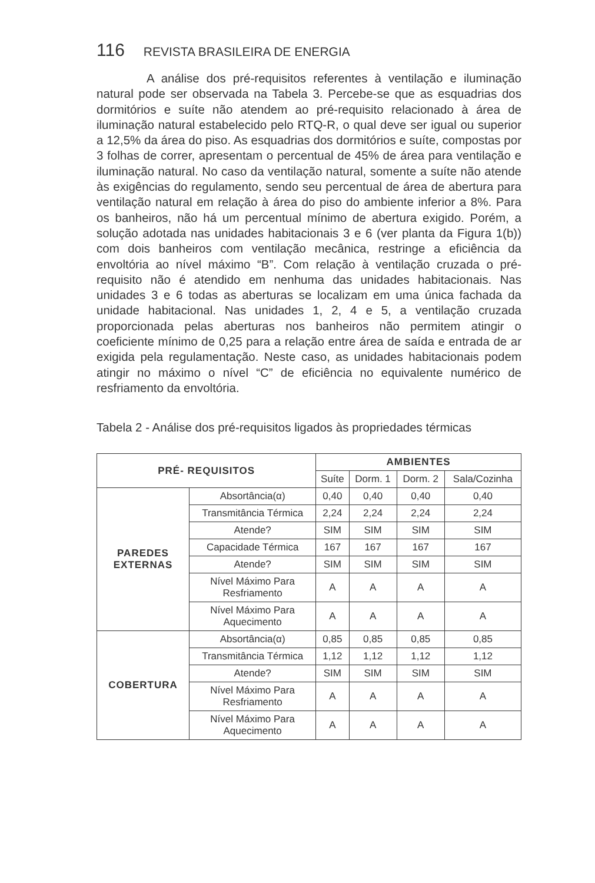116 REVISTA BRASILEIRA DE ENERGIA
A análise dos pré-requisitos referentes à ventilação e iluminação natural pode ser observada na Tabela 3. Percebe-se que as esquadrias dos dormitórios e suíte não atendem ao pré-requisito relacionado à área de iluminação natural estabelecido pelo RTQ-R, o qual deve ser igual ou superior a 12,5% da área do piso. As esquadrias dos dormitórios e suíte, compostas por 3 folhas de correr, apresentam o percentual de 45% de área para ventilação e iluminação natural. No caso da ventilação natural, somente a suíte não atende às exigências do regulamento, sendo seu percentual de área de abertura para ventilação natural em relação à área do piso do ambiente inferior a 8%. Para os banheiros, não há um percentual mínimo de abertura exigido. Porém, a solução adotada nas unidades habitacionais 3 e 6 (ver planta da Figura 1(b)) com dois banheiros com ventilação mecânica, restringe a eficiência da envoltória ao nível máximo “B”. Com relação à ventilação cruzada o pré-requisito não é atendido em nenhuma das unidades habitacionais. Nas unidades 3 e 6 todas as aberturas se localizam em uma única fachada da unidade habitacional. Nas unidades 1, 2, 4 e 5, a ventilação cruzada proporcionada pelas aberturas nos banheiros não permitem atingir o coeficiente mínimo de 0,25 para a relação entre área de saída e entrada de ar exigida pela regulamentação. Neste caso, as unidades habitacionais podem atingir no máximo o nível “C” de eficiência no equivalente numérico de resfriamento da envoltória.
Tabela 2 - Análise dos pré-requisitos ligados às propriedades térmicas
| PRÉ- REQUISITOS | | AMBIENTES | | | |
| --- | --- | --- | --- | --- | --- |
| | | Suíte | Dorm. 1 | Dorm. 2 | Sala/Cozinha |
| PAREDES EXTERNAS | Absortância(α) | 0,40 | 0,40 | 0,40 | 0,40 |
| | Transmitância Térmica | 2,24 | 2,24 | 2,24 | 2,24 |
| | Atende? | SIM | SIM | SIM | SIM |
| | Capacidade Térmica | 167 | 167 | 167 | 167 |
| | Atende? | SIM | SIM | SIM | SIM |
| | Nível Máximo Para Resfriamento | A | A | A | A |
| | Nível Máximo Para Aquecimento | A | A | A | A |
| COBERTURA | Absortância(α) | 0,85 | 0,85 | 0,85 | 0,85 |
| | Transmitância Térmica | 1,12 | 1,12 | 1,12 | 1,12 |
| | Atende? | SIM | SIM | SIM | SIM |
| | Nível Máximo Para Resfriamento | A | A | A | A |
| | Nível Máximo Para Aquecimento | A | A | A | A |